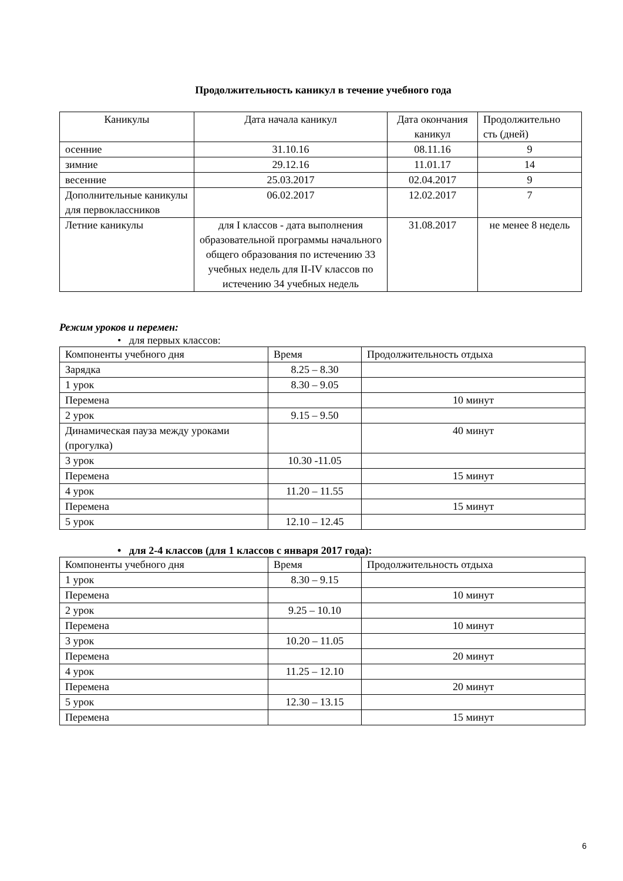Продолжительность каникул в течение учебного года
| Каникулы | Дата начала каникул | Дата окончания каникул | Продолжительно сть (дней) |
| осенние | 31.10.16 | 08.11.16 | 9 |
| зимние | 29.12.16 | 11.01.17 | 14 |
| весенние | 25.03.2017 | 02.04.2017 | 9 |
| Дополнительные каникулы для первоклассников | 06.02.2017 | 12.02.2017 | 7 |
| Летние каникулы | для I классов - дата выполнения образовательной программы начального общего образования по истечению 33 учебных недель для II-IV классов по истечению 34 учебных недель | 31.08.2017 | не менее 8 недель |
Режим уроков и перемен:
• для первых классов:
| Компоненты учебного дня | Время | Продолжительность отдыха |
| Зарядка | 8.25 – 8.30 | |
| 1 урок | 8.30 – 9.05 | |
| Перемена | | 10 минут |
| 2 урок | 9.15 – 9.50 | |
| Динамическая пауза между уроками (прогулка) | | 40 минут |
| 3 урок | 10.30 -11.05 | |
| Перемена | | 15 минут |
| 4 урок | 11.20 – 11.55 | |
| Перемена | | 15 минут |
| 5 урок | 12.10 – 12.45 | |
• для 2-4 классов (для 1 классов с января 2017 года):
| Компоненты учебного дня | Время | Продолжительность отдыха |
| 1 урок | 8.30 – 9.15 | |
| Перемена | | 10 минут |
| 2 урок | 9.25 – 10.10 | |
| Перемена | | 10 минут |
| 3 урок | 10.20 – 11.05 | |
| Перемена | | 20 минут |
| 4 урок | 11.25 – 12.10 | |
| Перемена | | 20 минут |
| 5 урок | 12.30 – 13.15 | |
| Перемена | | 15 минут |
6